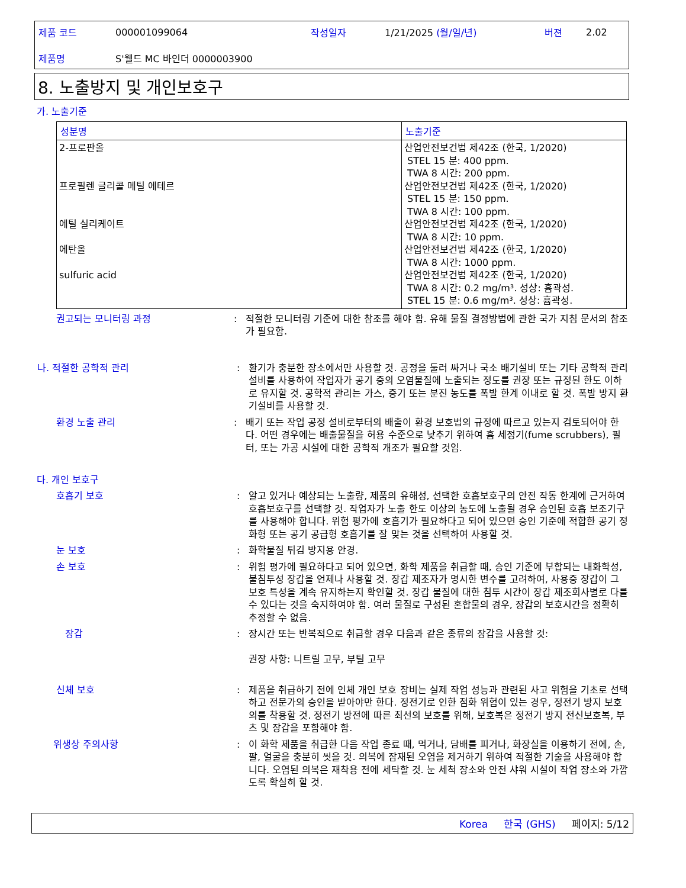| 제품 코드 | 000001099064 | 작성일자 | 1/21/2025 (월/일/년) | 버젼 | 2.02 |
| 제품명 | S'웰드 MC 바인더 0000003900 | | | | |
8. 노출방지 및 개인보호구
가. 노출기준
| 성분명 | 노출기준 |
| --- | --- |
| 2-프로판올 프로필렌 글리콜 메틸 에테르 에틸 실리케이트 에탄올 sulfuric acid | 산업안전보건법 제42조 (한국, 1/2020) STEL 15 분: 400 ppm. TWA 8 시간: 200 ppm. 산업안전보건법 제42조 (한국, 1/2020) STEL 15 분: 150 ppm. TWA 8 시간: 100 ppm. 산업안전보건법 제42조 (한국, 1/2020) TWA 8 시간: 10 ppm. 산업안전보건법 제42조 (한국, 1/2020) TWA 8 시간: 1000 ppm. 산업안전보건법 제42조 (한국, 1/2020) TWA 8 시간: 0.2 mg/m³. 성상: 흄곽성. STEL 15 분: 0.6 mg/m³. 성상: 흄곽성. |
권고되는 모니터링 과정 : 적절한 모니터링 기준에 대한 참조를 해야 함. 유해 물질 결정방법에 관한 국가 지침 문서의 참조가 필요함.
나. 적절한 공학적 관리 : 환기가 충분한 장소에서만 사용할 것. 공정을 둘러 싸거나 국소 배기설비 또는 기타 공학적 관리설비를 사용하여 작업자가 공기 중의 오염물질에 노출되는 정도를 권장 또는 규정된 한도 이하로 유지할 것. 공학적 관리는 가스, 증기 또는 분진 농도를 폭발 한계 이내로 할 것. 폭발 방지 환기설비를 사용할 것.
환경 노출 관리 : 배기 또는 작업 공정 설비로부터의 배출이 환경 보호법의 규정에 따르고 있는지 검토되어야 한다. 어떤 경우에는 배출물질을 허용 수준으로 낮추기 위하여 흄 세정기(fume scrubbers), 필터, 또는 가공 시설에 대한 공학적 개조가 필요할 것임.
다. 개인 보호구
호흡기 보호 : 알고 있거나 예상되는 노출량, 제품의 유해성, 선택한 호흡보호구의 안전 작동 한계에 근거하여 호흡보호구를 선택할 것. 작업자가 노출 한도 이상의 농도에 노출될 경우 승인된 호흡 보조기구를 사용해야 합니다. 위험 평가에 호흡기가 필요하다고 되어 있으면 승인 기준에 적합한 공기 정화형 또는 공기 공급형 호흡기를 잘 맞는 것을 선택하여 사용할 것.
눈 보호 : 화학물질 튀김 방지용 안경.
손 보호 : 위험 평가에 필요하다고 되어 있으면, 화학 제품을 취급할 때, 승인 기준에 부합되는 내화학성, 불침투성 장갑을 언제나 사용할 것. 장갑 제조자가 명시한 변수를 고려하여, 사용중 장갑이 그 보호 특성을 계속 유지하는지 확인할 것. 장갑 물질에 대한 침투 시간이 장갑 제조회사별로 다를 수 있다는 것을 숙지하여야 함. 여러 물질로 구성된 혼합물의 경우, 장갑의 보호시간을 정확히 추정할 수 없음.
장갑 : 장시간 또는 반복적으로 취급할 경우 다음과 같은 종류의 장갑을 사용할 것:
권장 사항: 니트릴 고무, 부틸 고무
신체 보호 : 제품을 취급하기 전에 인체 개인 보호 장비는 실제 작업 성능과 관련된 사고 위험을 기초로 선택하고 전문가의 승인을 받아야만 한다. 정전기로 인한 점화 위험이 있는 경우, 정전기 방지 보호의를 착용할 것. 정전기 방전에 따른 최선의 보호를 위해, 보호복은 정전기 방지 전신보호복, 부츠 및 장갑을 포함해야 함.
위생상 주의사항 : 이 화학 제품을 취급한 다음 작업 종료 때, 먹거나, 담배를 피거나, 화장실을 이용하기 전에, 손, 팔, 얼굴을 충분히 씻을 것. 의복에 잠재된 오염을 제거하기 위하여 적절한 기술을 사용해야 합니다. 오염된 의복은 재착용 전에 세탁할 것. 눈 세척 장소와 안전 샤워 시설이 작업 장소와 가깝도록 확실히 할 것.
Korea 한국 (GHS) 페이지: 5/12